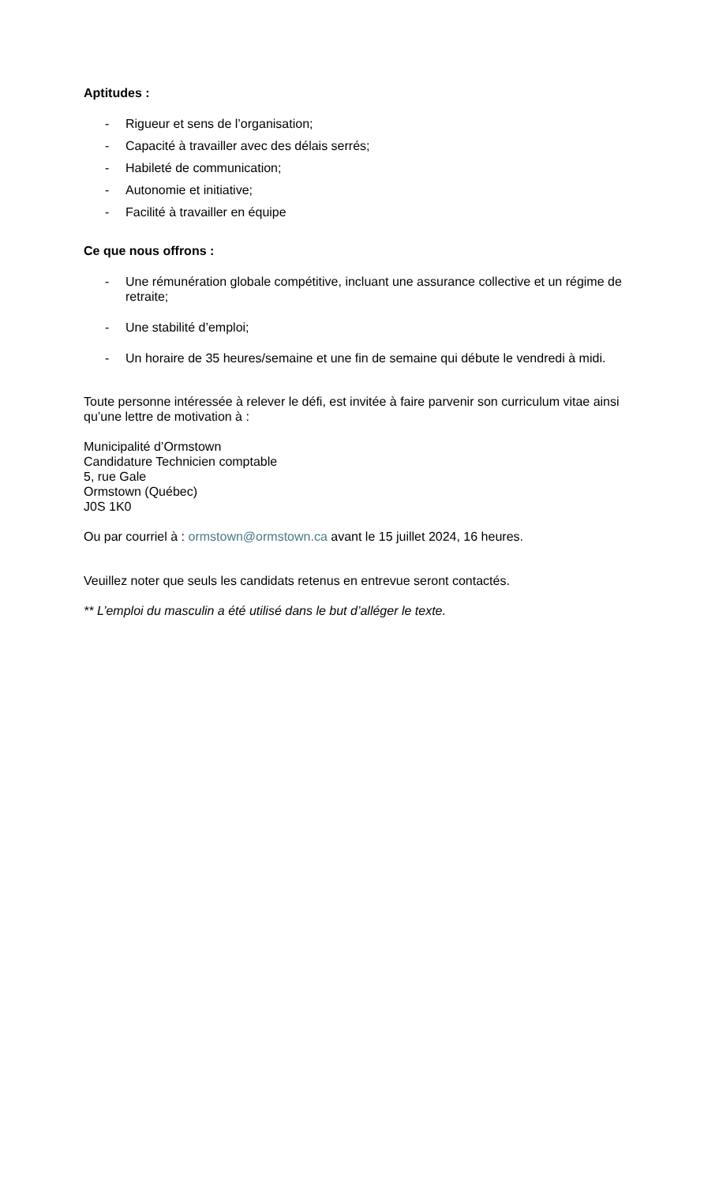Aptitudes :
- Rigueur et sens de l’organisation;
- Capacité à travailler avec des délais serrés;
- Habileté de communication;
- Autonomie et initiative;
- Facilité à travailler en équipe
Ce que nous offrons :
- Une rémunération globale compétitive, incluant une assurance collective et un régime de retraite;
- Une stabilité d’emploi;
- Un horaire de 35 heures/semaine et une fin de semaine qui débute le vendredi à midi.
Toute personne intéressée à relever le défi, est invitée à faire parvenir son curriculum vitae ainsi qu’une lettre de motivation à :
Municipalité d’Ormstown
Candidature Technicien comptable
5, rue Gale
Ormstown (Québec)
J0S 1K0
Ou par courriel à : ormstown@ormstown.ca avant le 15 juillet 2024, 16 heures.
Veuillez noter que seuls les candidats retenus en entrevue seront contactés.
** L’emploi du masculin a été utilisé dans le but d’alléger le texte.